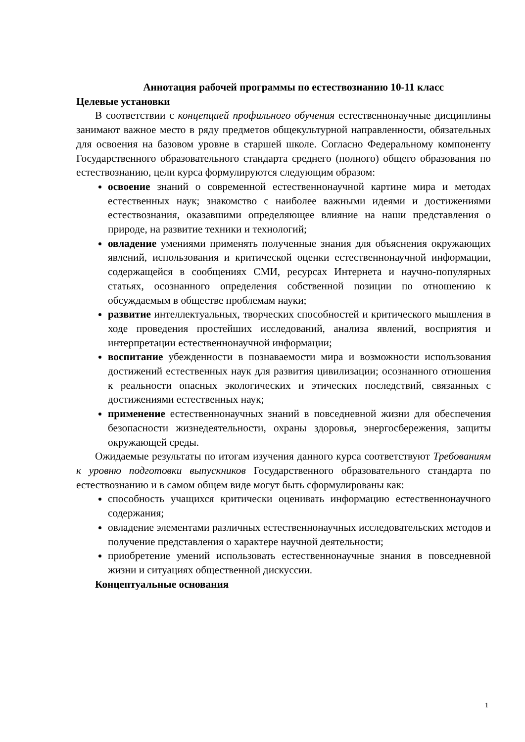Аннотация рабочей программы по естествознанию 10-11 класс
Целевые установки
В соответствии с концепцией профильного обучения естественнонаучные дисциплины занимают важное место в ряду предметов общекультурной направленности, обязательных для освоения на базовом уровне в старшей школе. Согласно Федеральному компоненту Государственного образовательного стандарта среднего (полного) общего образования по естествознанию, цели курса формулируются следующим образом:
освоение знаний о современной естественнонаучной картине мира и методах естественных наук; знакомство с наиболее важными идеями и достижениями естествознания, оказавшими определяющее влияние на наши представления о природе, на развитие техники и технологий;
овладение умениями применять полученные знания для объяснения окружающих явлений, использования и критической оценки естественнонаучной информации, содержащейся в сообщениях СМИ, ресурсах Интернета и научно-популярных статьях, осознанного определения собственной позиции по отношению к обсуждаемым в обществе проблемам науки;
развитие интеллектуальных, творческих способностей и критического мышления в ходе проведения простейших исследований, анализа явлений, восприятия и интерпретации естественнонаучной информации;
воспитание убежденности в познаваемости мира и возможности использования достижений естественных наук для развития цивилизации; осознанного отношения к реальности опасных экологических и этических последствий, связанных с достижениями естественных наук;
применение естественнонаучных знаний в повседневной жизни для обеспечения безопасности жизнедеятельности, охраны здоровья, энергосбережения, защиты окружающей среды.
Ожидаемые результаты по итогам изучения данного курса соответствуют Требованиям к уровню подготовки выпускников Государственного образовательного стандарта по естествознанию и в самом общем виде могут быть сформулированы как:
способность учащихся критически оценивать информацию естественнонаучного содержания;
овладение элементами различных естественнонаучных исследовательских методов и получение представления о характере научной деятельности;
приобретение умений использовать естественнонаучные знания в повседневной жизни и ситуациях общественной дискуссии.
Концептуальные основания
1